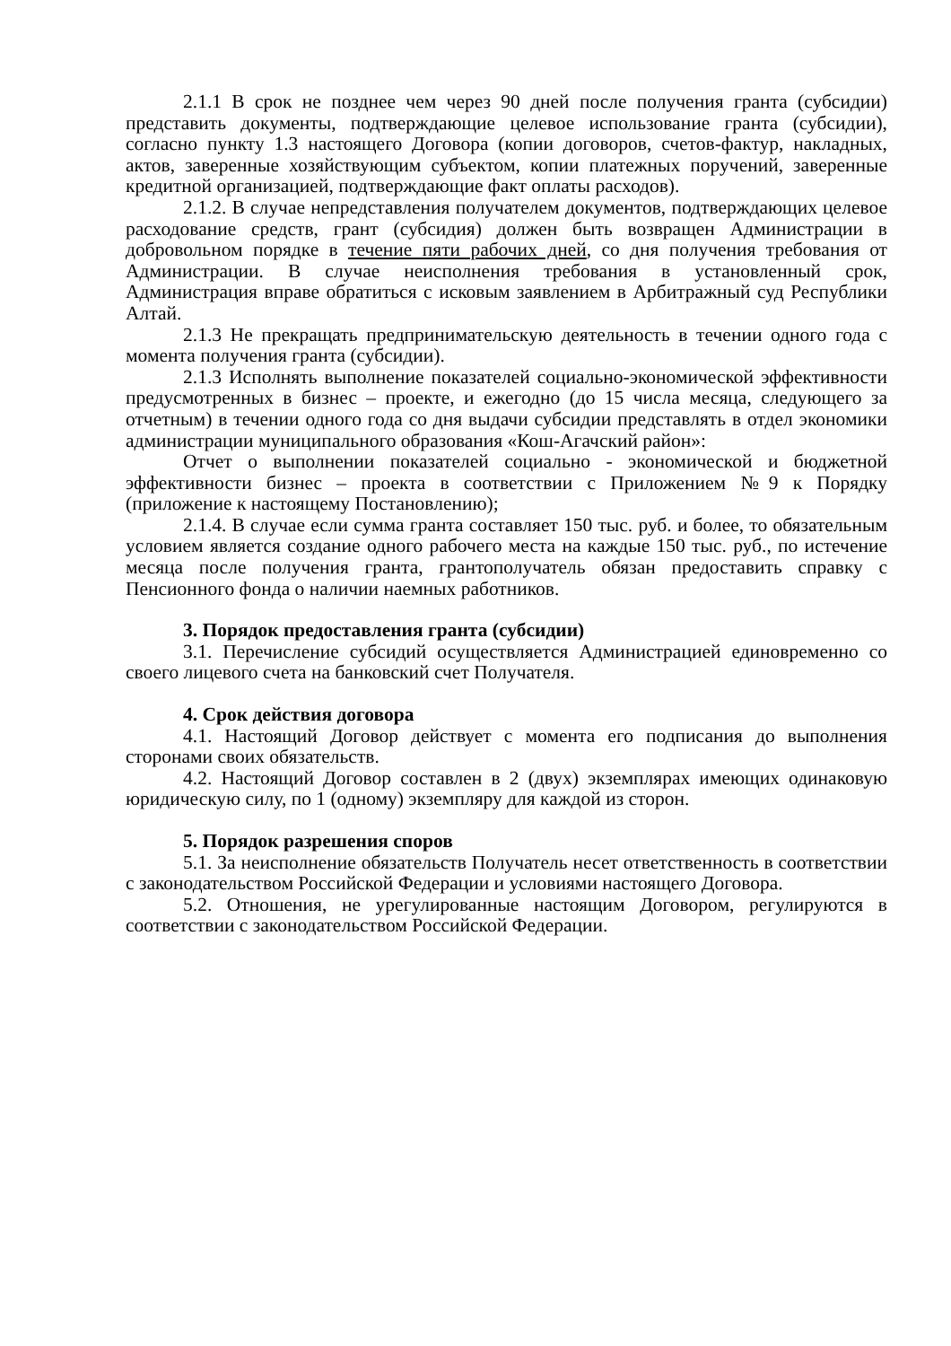2.1.1 В срок не позднее чем через 90 дней после получения гранта (субсидии) представить документы, подтверждающие целевое использование гранта (субсидии), согласно пункту 1.3 настоящего Договора (копии договоров, счетов-фактур, накладных, актов, заверенные хозяйствующим субъектом, копии платежных поручений, заверенные кредитной организацией, подтверждающие факт оплаты расходов).
2.1.2. В случае непредставления получателем документов, подтверждающих целевое расходование средств, грант (субсидия) должен быть возвращен Администрации в добровольном порядке в течение пяти рабочих дней, со дня получения требования от Администрации. В случае неисполнения требования в установленный срок, Администрация вправе обратиться с исковым заявлением в Арбитражный суд Республики Алтай.
2.1.3 Не прекращать предпринимательскую деятельность в течении одного года с момента получения гранта (субсидии).
2.1.3 Исполнять выполнение показателей социально-экономической эффективности предусмотренных в бизнес – проекте, и ежегодно (до 15 числа месяца, следующего за отчетным) в течении одного года со дня выдачи субсидии представлять в отдел экономики администрации муниципального образования «Кош-Агачский район»:
Отчет о выполнении показателей социально - экономической и бюджетной эффективности бизнес – проекта в соответствии с Приложением №9 к Порядку (приложение к настоящему Постановлению);
2.1.4. В случае если сумма гранта составляет 150 тыс. руб. и более, то обязательным условием является создание одного рабочего места на каждые 150 тыс. руб., по истечение месяца после получения гранта, грантополучатель обязан предоставить справку с Пенсионного фонда о наличии наемных работников.
3. Порядок предоставления гранта (субсидии)
3.1. Перечисление субсидий осуществляется Администрацией единовременно со своего лицевого счета на банковский счет Получателя.
4. Срок действия договора
4.1. Настоящий Договор действует с момента его подписания до выполнения сторонами своих обязательств.
4.2. Настоящий Договор составлен в 2 (двух) экземплярах имеющих одинаковую юридическую силу, по 1 (одному) экземпляру для каждой из сторон.
5. Порядок разрешения споров
5.1. За неисполнение обязательств Получатель несет ответственность в соответствии с законодательством Российской Федерации и условиями настоящего Договора.
5.2. Отношения, не урегулированные настоящим Договором, регулируются в соответствии с законодательством Российской Федерации.